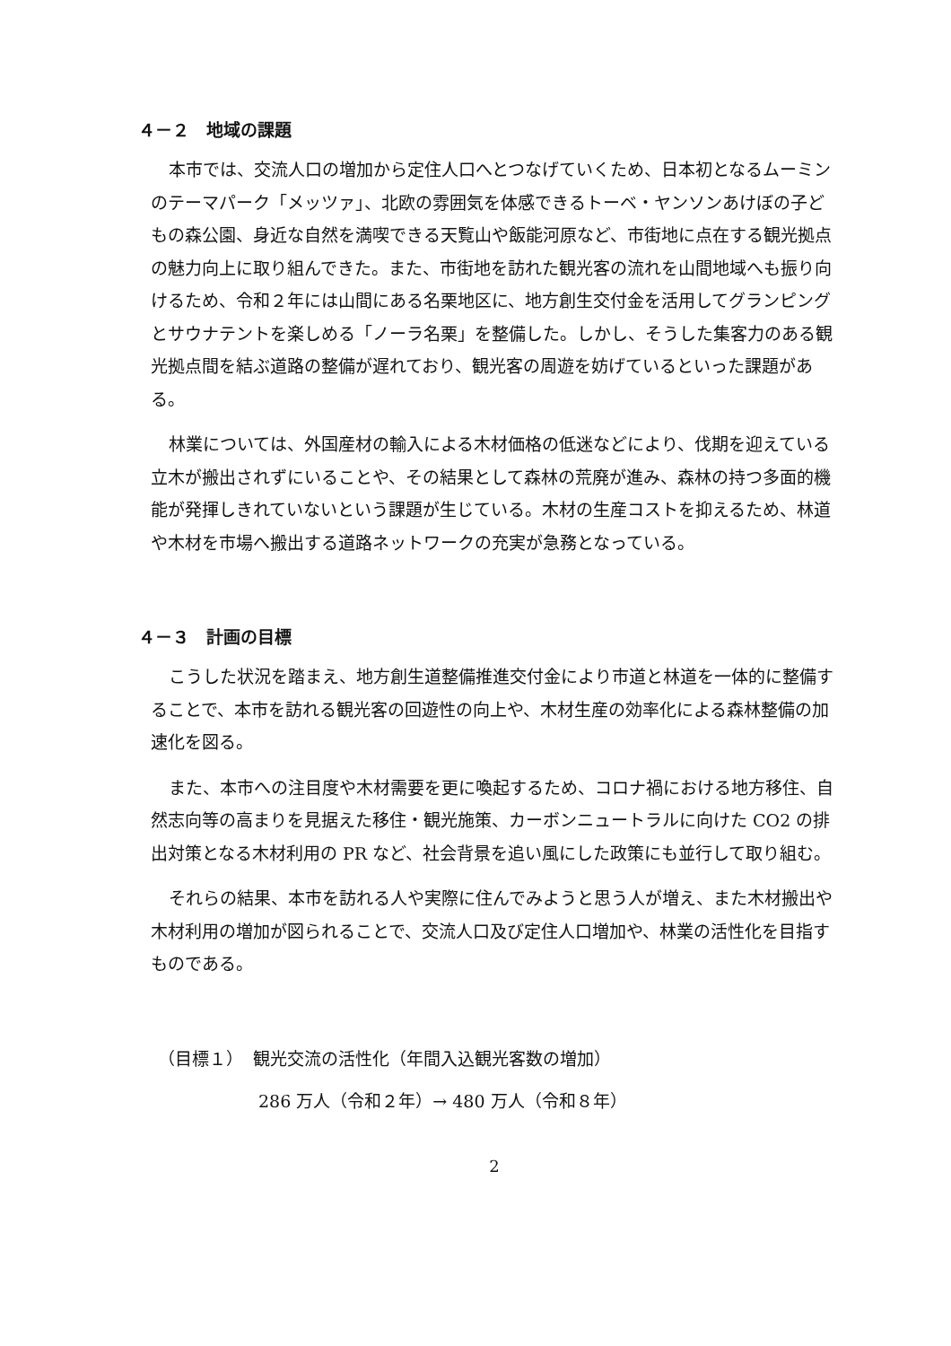４－２　地域の課題
本市では、交流人口の増加から定住人口へとつなげていくため、日本初となるムーミンのテーマパーク「メッツァ」、北欧の雰囲気を体感できるトーベ・ヤンソンあけぼの子どもの森公園、身近な自然を満喫できる天覧山や飯能河原など、市街地に点在する観光拠点の魅力向上に取り組んできた。また、市街地を訪れた観光客の流れを山間地域へも振り向けるため、令和２年には山間にある名栗地区に、地方創生交付金を活用してグランピングとサウナテントを楽しめる「ノーラ名栗」を整備した。しかし、そうした集客力のある観光拠点間を結ぶ道路の整備が遅れており、観光客の周遊を妨げているといった課題がある。
林業については、外国産材の輸入による木材価格の低迷などにより、伐期を迎えている立木が搬出されずにいることや、その結果として森林の荒廃が進み、森林の持つ多面的機能が発揮しきれていないという課題が生じている。木材の生産コストを抑えるため、林道や木材を市場へ搬出する道路ネットワークの充実が急務となっている。
４－３　計画の目標
こうした状況を踏まえ、地方創生道整備推進交付金により市道と林道を一体的に整備することで、本市を訪れる観光客の回遊性の向上や、木材生産の効率化による森林整備の加速化を図る。
また、本市への注目度や木材需要を更に喚起するため、コロナ禍における地方移住、自然志向等の高まりを見据えた移住・観光施策、カーボンニュートラルに向けた CO2 の排出対策となる木材利用の PR など、社会背景を追い風にした政策にも並行して取り組む。
それらの結果、本市を訪れる人や実際に住んでみようと思う人が増え、また木材搬出や木材利用の増加が図られることで、交流人口及び定住人口増加や、林業の活性化を目指すものである。
（目標１） 観光交流の活性化（年間入込観光客数の増加）
286 万人（令和２年）→ 480 万人（令和８年）
2